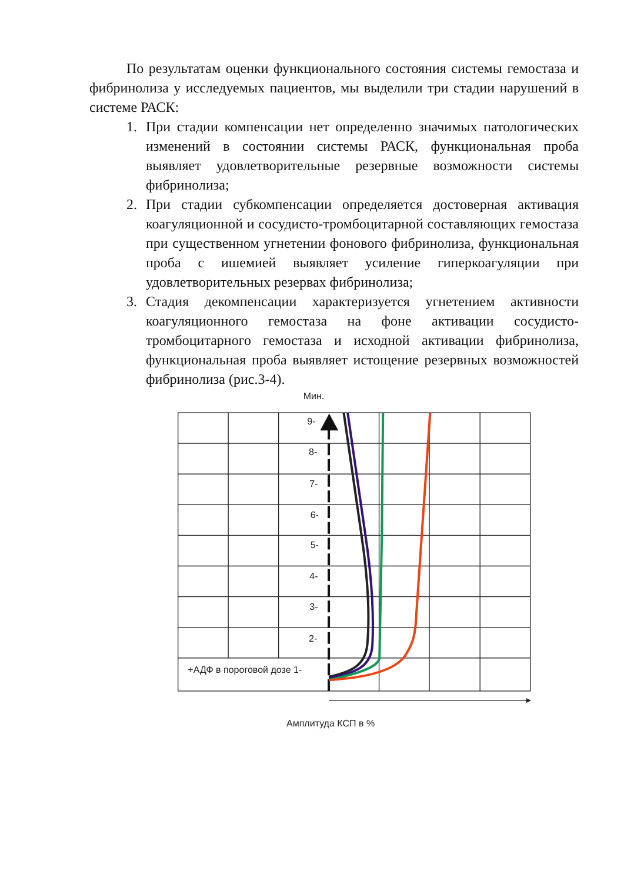По результатам оценки функционального состояния системы гемостаза и фибринолиза у исследуемых пациентов, мы выделили три стадии нарушений в системе РАСК:
1. При стадии компенсации нет определенно значимых патологических изменений в состоянии системы РАСК, функциональная проба выявляет удовлетворительные резервные возможности системы фибринолиза;
2. При стадии субкомпенсации определяется достоверная активация коагуляционной и сосудисто-тромбоцитарной составляющих гемостаза при существенном угнетении фонового фибринолиза, функциональная проба с ишемией выявляет усиление гиперкоагуляции при удовлетворительных резервах фибринолиза;
3. Стадия декомпенсации характеризуется угнетением активности коагуляционного гемостаза на фоне активации сосудисто-тромбоцитарного гемостаза и исходной активации фибринолиза, функциональная проба выявляет истощение резервных возможностей фибринолиза (рис.3-4).
Мин.
9-
8-
7-
6-
5-
4-
3-
2-
+АДФ в пороговой дозе 1-
Амплитуда КСП в %